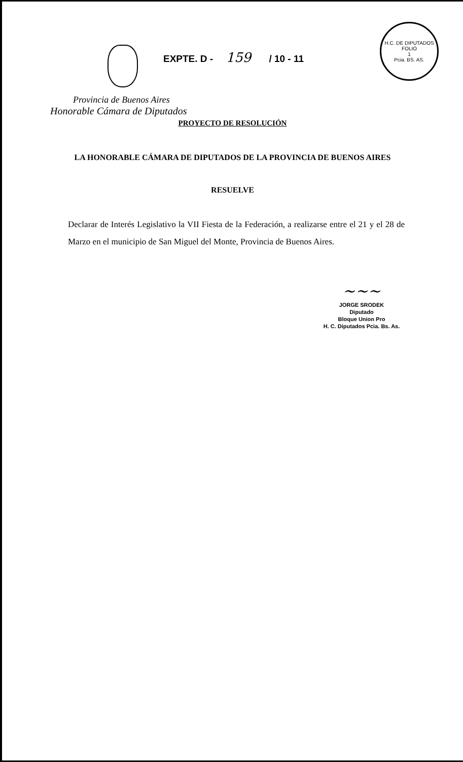EXPTE. D - 159 / 10 - 11
H.C. DE DIPUTADOS
FOLIO
1
Pcia. BS. AS.
Provincia de Buenos Aires
Honorable Cámara de Diputados
PROYECTO DE RESOLUCIÓN
LA HONORABLE CÁMARA DE DIPUTADOS DE LA PROVINCIA DE BUENOS AIRES
RESUELVE
Declarar de Interés Legislativo la VII Fiesta de la Federación, a realizarse entre el 21 y el 28 de Marzo en el municipio de San Miguel del Monte, Provincia de Buenos Aires.
~~~
JORGE SRODEK
Diputado
Bloque Union Pro
H. C. Diputados Pcia. Bs. As.